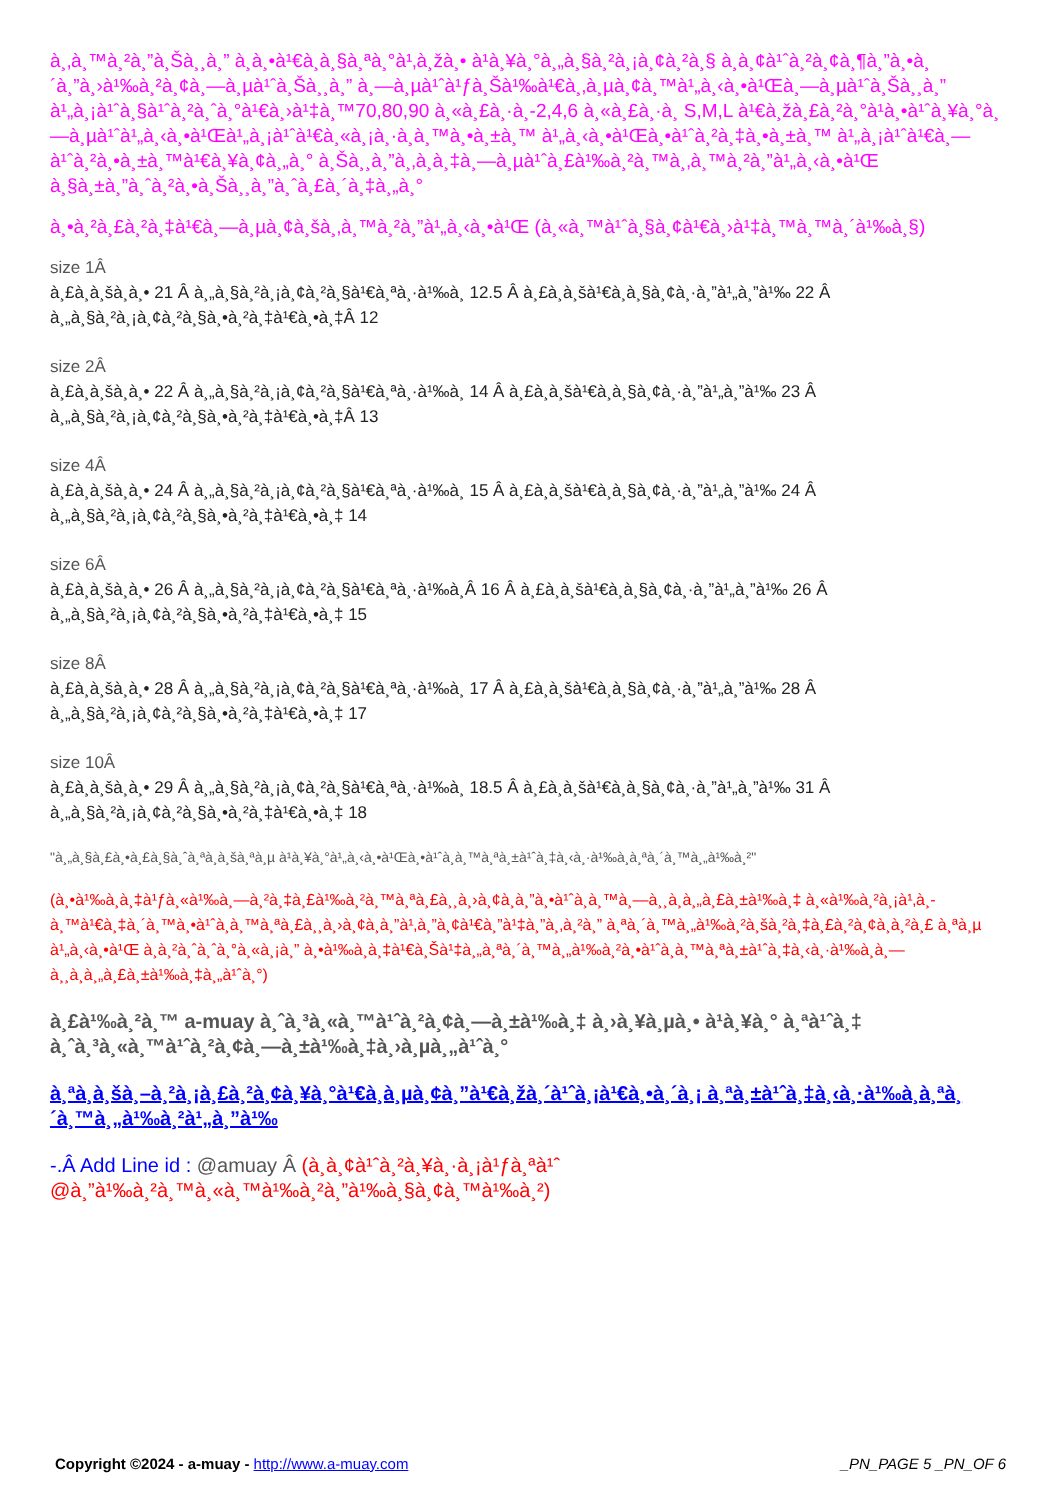à¸‚à¸™à¸²à¸”à¸Šà¸¸à¸” à¸­à¸•à¹€à¸­à¸§à¸ªà¸°à¹‚à¸žà¸• à¹à¸¥à¸°à¸„à¸§à¸²à¸¡à¸¢à¸²à¸§ à¸­à¸¢à¹ˆà¸²à¸¢à¸¶à¸”à¸•à¸´à¸”à¸›à¹‰à¸²à¸¢à¸—à¸µà¹ˆà¸Šà¸¸à¸” à¸—à¸µà¹ˆà¹ƒà¸Šà¹‰à¹€à¸‚à¸µà¸¢à¸™à¹„à¸‹à¸•à¹Œà¸—à¸µà¹ˆà¸Šà¸¸à¸” à¹„à¸¡à¹ˆà¸§à¹ˆà¸²à¸ˆà¸°à¹€à¸›à¹‡à¸™70,80,90 à¸«à¸£à¸·à¸­-2,4,6 à¸«à¸£à¸·à¸­ S,M,L à¹€à¸žà¸£à¸²à¸°à¹à¸•à¹ˆà¸¥à¸°à¸—à¸µà¹ˆà¹„à¸‹à¸•à¹Œà¹„à¸¡à¹ˆà¹€à¸«à¸¡à¸·à¸­à¸™à¸•à¸±à¸™ à¹„à¸‹à¸•à¹Œà¸•à¹ˆà¸²à¸‡à¸•à¸±à¸™ à¹„à¸¡à¹ˆà¹€à¸—à¹ˆà¸²à¸•à¸±à¸™à¹€à¸¥à¸¢à¸„à¸° à¸Šà¸¸à¸”à¸‚à¸­à¸‡à¸—à¸µà¹ˆà¸£à¹‰à¸²à¸™à¸‚à¸™à¸²à¸”à¹„à¸‹à¸•à¹Œ à¸§à¸±à¸”à¸ˆà¸²à¸•à¸Šà¸¸à¸”à¸ˆà¸£à¸´à¸‡à¸„à¸°
à¸•à¸²à¸£à¸²à¸‡à¹€à¸—à¸µà¸¢à¸šà¸‚à¸™à¸²à¸”à¹„à¸‹à¸•à¹Œ (à¸«à¸™à¹ˆà¸§à¸¢à¹€à¸›à¹‡à¸™à¸™à¸´à¹‰à¸§)
size 1Â
à¸£à¸­à¸šà¸­à¸• 21 Â à¸„à¸§à¸²à¸¡à¸¢à¸²à¸§à¹€à¸ªà¸·à¹‰à¸­ 12.5 Â à¸£à¸­à¸šà¹€à¸­à¸§à¸¢à¸·à¸”à¹„à¸”à¹‰ 22 Â à¸„à¸§à¸²à¸¡à¸¢à¸²à¸§à¸•à¸²à¸‡à¹€à¸•à¸‡Â 12
size 2Â
à¸£à¸­à¸šà¸­à¸• 22 Â à¸„à¸§à¸²à¸¡à¸¢à¸²à¸§à¹€à¸ªà¸·à¹‰à¸­ 14 Â à¸£à¸­à¸šà¹€à¸­à¸§à¸¢à¸·à¸”à¹„à¸”à¹‰ 23 Â à¸„à¸§à¸²à¸¡à¸¢à¸²à¸§à¸•à¸²à¸‡à¹€à¸•à¸‡Â 13
size 4Â
à¸£à¸­à¸šà¸­à¸• 24 Â à¸„à¸§à¸²à¸¡à¸¢à¸²à¸§à¹€à¸ªà¸·à¹‰à¸­ 15 Â à¸£à¸­à¸šà¹€à¸­à¸§à¸¢à¸·à¸”à¹„à¸”à¹‰ 24 Â à¸„à¸§à¸²à¸¡à¸¢à¸²à¸§à¸•à¸²à¸‡à¹€à¸•à¸‡ 14
size 6Â
à¸£à¸­à¸šà¸­à¸• 26 Â à¸„à¸§à¸²à¸¡à¸¢à¸²à¸§à¹€à¸ªà¸·à¹‰à¸­Â 16 Â à¸£à¸­à¸šà¹€à¸­à¸§à¸¢à¸·à¸”à¹„à¸”à¹‰ 26 Â à¸„à¸§à¸²à¸¡à¸¢à¸²à¸§à¸•à¸²à¸‡à¹€à¸•à¸‡ 15
size 8Â
à¸£à¸­à¸šà¸­à¸• 28 Â à¸„à¸§à¸²à¸¡à¸¢à¸²à¸§à¹€à¸ªà¸·à¹‰à¸­ 17 Â à¸£à¸­à¸šà¹€à¸­à¸§à¸¢à¸·à¸”à¹„à¸”à¹‰ 28 Â à¸„à¸§à¸²à¸¡à¸¢à¸²à¸§à¸•à¸²à¸‡à¹€à¸•à¸‡ 17
size 10Â
à¸£à¸­à¸šà¸­à¸• 29 Â à¸„à¸§à¸²à¸¡à¸¢à¸²à¸§à¹€à¸ªà¸·à¹‰à¸­ 18.5 Â à¸£à¸­à¸šà¹€à¸­à¸§à¸¢à¸·à¸”à¹„à¸”à¹‰ 31 Â à¸„à¸§à¸²à¸¡à¸¢à¸²à¸§à¸•à¸²à¸‡à¹€à¸•à¸‡ 18
"à¸„à¸§à¸£à¸•à¸£à¸§à¸ˆà¸ªà¸­à¸šà¸ªà¸µ à¹à¸¥à¸°à¹„à¸‹à¸•à¹Œà¸•à¹ˆà¸­à¸™à¸ªà¸±à¹ˆà¸‡à¸‹à¸·à¹‰à¸­à¸ªà¸´à¸™à¸„à¹‰à¸²"
(à¸•à¹‰à¸­à¸‡à¹ƒà¸«à¹‰à¸—à¸²à¸‡à¸£à¹‰à¸²à¸™à¸ªà¸£à¸¸à¸›à¸¢à¸­à¸”à¸•à¹ˆà¸­à¸™à¸—à¸¸à¸à¸„à¸£à¸±à¹‰à¸‡ à¸«à¹‰à¸²à¸¡à¹‚à¸­à¸™à¹€à¸‡à¸´à¸™à¸•à¹ˆà¸­à¸™à¸ªà¸£à¸¸à¸›à¸¢à¸­à¸”à¹‚à¸”à¸¢à¹€à¸”à¹‡à¸”à¸‚à¸²à¸” à¸ªà¸´à¸™à¸„à¹‰à¸²à¸šà¸²à¸‡à¸£à¸²à¸¢à¸à¸²à¸£ à¸ªà¸µ à¹„à¸‹à¸•à¹Œ à¸­à¸²à¸ˆà¸ˆà¸°à¸«à¸¡à¸” à¸•à¹‰à¸­à¸‡à¹€à¸Šà¹‡à¸„à¸ªà¸´à¸™à¸„à¹‰à¸²à¸•à¹ˆà¸­à¸™à¸ªà¸±à¹ˆà¸‡à¸‹à¸·à¹‰à¸­à¸—à¸¸à¸à¸„à¸£à¸±à¹‰à¸‡à¸„à¹ˆà¸°)
à¸£à¹‰à¸²à¸™ a-muay à¸ˆà¸³à¸«à¸™à¹ˆà¸²à¸¢à¸—à¸±à¹‰à¸‡ à¸›à¸¥à¸µà¸• à¹à¸¥à¸° à¸ªà¹ˆà¸‡ à¸ˆà¸³à¸«à¸™à¹ˆà¸²à¸¢à¸—à¸±à¹‰à¸‡à¸›à¸µà¸„à¹ˆà¸°
à¸ªà¸­à¸šà¸–à¸²à¸¡à¸£à¸²à¸¢à¸¥à¸°à¹€à¸­à¸µà¸¢à¸”à¹€à¸žà¸´à¹ˆà¸¡à¹€à¸•à¸´à¸¡ à¸ªà¸±à¹ˆà¸‡à¸‹à¸·à¹‰à¸­à¸ªà¸´à¸™à¸„à¹‰à¸²à¹„à¸”à¹‰
-.Â Add Line id : @amuay Â (à¸­à¸¢à¹ˆà¸²à¸¥à¸·à¸¡à¹ƒà¸ªà¹ˆ @à¸”à¹‰à¸²à¸™à¸«à¸™à¹‰à¸²à¸”à¹‰à¸§à¸¢à¸™à¹‰à¸²)
Copyright ©2024 - a-muay - http://www.a-muay.com _PN_PAGE 5 _PN_OF 6